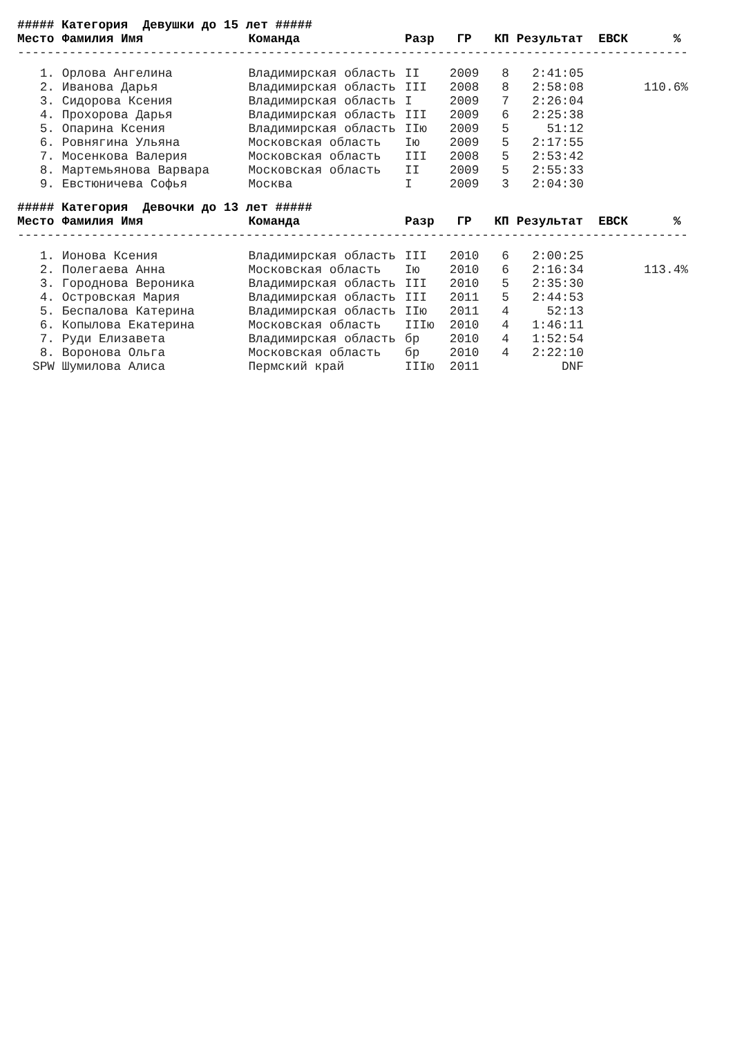| ##### Категория Девушки до 15 лет ##### | | | | | | | | |
| Место | Фамилия Имя | Команда | Разр | ГР | КП | Результат | ЕВСК | % |
| ------------------------------------------------------------------------------------------- | | | | | | | | |
| 1. | Орлова Ангелина | Владимирская область | II | 2009 | 8 | 2:41:05 | | |
| 2. | Иванова Дарья | Владимирская область | III | 2008 | 8 | 2:58:08 | | 110.6% |
| 3. | Сидорова Ксения | Владимирская область | I | 2009 | 7 | 2:26:04 | | |
| 4. | Прохорова Дарья | Владимирская область | III | 2009 | 6 | 2:25:38 | | |
| 5. | Опарина Ксения | Владимирская область | IIю | 2009 | 5 | 51:12 | | |
| 6. | Ровнягина Ульяна | Московская область | Iю | 2009 | 5 | 2:17:55 | | |
| 7. | Мосенкова Валерия | Московская область | III | 2008 | 5 | 2:53:42 | | |
| 8. | Мартемьянова Варвара | Московская область | II | 2009 | 5 | 2:55:33 | | |
| 9. | Евстюничева Софья | Москва | I | 2009 | 3 | 2:04:30 | | |
| ##### Категория Девочки до 13 лет ##### | | | | | | | | |
| Место | Фамилия Имя | Команда | Разр | ГР | КП | Результат | ЕВСК | % |
| ------------------------------------------------------------------------------------------- | | | | | | | | |
| 1. | Ионова Ксения | Владимирская область | III | 2010 | 6 | 2:00:25 | | |
| 2. | Полегаева Анна | Московская область | Iю | 2010 | 6 | 2:16:34 | | 113.4% |
| 3. | Городнова Вероника | Владимирская область | III | 2010 | 5 | 2:35:30 | | |
| 4. | Островская Мария | Владимирская область | III | 2011 | 5 | 2:44:53 | | |
| 5. | Беспалова Катерина | Владимирская область | IIю | 2011 | 4 | 52:13 | | |
| 6. | Копылова Екатерина | Московская область | IIIю | 2010 | 4 | 1:46:11 | | |
| 7. | Руди Елизавета | Владимирская область | бр | 2010 | 4 | 1:52:54 | | |
| 8. | Воронова Ольга | Московская область | бр | 2010 | 4 | 2:22:10 | | |
| SPW | Шумилова Алиса | Пермский край | IIIю | 2011 | | DNF | | |